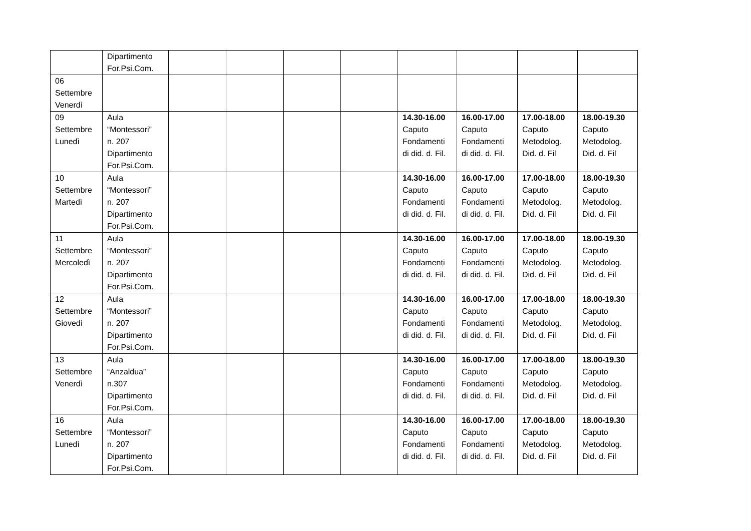| | Dipartimento For.Psi.Com. | | | | | | | | |
| 06 Settembre Venerdì | | | | | | | | | |
| 09 Settembre Lunedì | Aula “Montessori” n. 207 Dipartimento For.Psi.Com. | | | | | 14.30-16.00 Caputo Fondamenti di did. d. Fil. | 16.00-17.00 Caputo Fondamenti di did. d. Fil. | 17.00-18.00 Caputo Metodolog. Did. d. Fil | 18.00-19.30 Caputo Metodolog. Did. d. Fil |
| 10 Settembre Martedì | Aula “Montessori” n. 207 Dipartimento For.Psi.Com. | | | | | 14.30-16.00 Caputo Fondamenti di did. d. Fil. | 16.00-17.00 Caputo Fondamenti di did. d. Fil. | 17.00-18.00 Caputo Metodolog. Did. d. Fil | 18.00-19.30 Caputo Metodolog. Did. d. Fil |
| 11 Settembre Mercoledì | Aula “Montessori” n. 207 Dipartimento For.Psi.Com. | | | | | 14.30-16.00 Caputo Fondamenti di did. d. Fil. | 16.00-17.00 Caputo Fondamenti di did. d. Fil. | 17.00-18.00 Caputo Metodolog. Did. d. Fil | 18.00-19.30 Caputo Metodolog. Did. d. Fil |
| 12 Settembre Giovedì | Aula “Montessori” n. 207 Dipartimento For.Psi.Com. | | | | | 14.30-16.00 Caputo Fondamenti di did. d. Fil. | 16.00-17.00 Caputo Fondamenti di did. d. Fil. | 17.00-18.00 Caputo Metodolog. Did. d. Fil | 18.00-19.30 Caputo Metodolog. Did. d. Fil |
| 13 Settembre Venerdì | Aula “Anzaldua” n.307 Dipartimento For.Psi.Com. | | | | | 14.30-16.00 Caputo Fondamenti di did. d. Fil. | 16.00-17.00 Caputo Fondamenti di did. d. Fil. | 17.00-18.00 Caputo Metodolog. Did. d. Fil | 18.00-19.30 Caputo Metodolog. Did. d. Fil |
| 16 Settembre Lunedì | Aula “Montessori” n. 207 Dipartimento For.Psi.Com. | | | | | 14.30-16.00 Caputo Fondamenti di did. d. Fil. | 16.00-17.00 Caputo Fondamenti di did. d. Fil. | 17.00-18.00 Caputo Metodolog. Did. d. Fil | 18.00-19.30 Caputo Metodolog. Did. d. Fil |